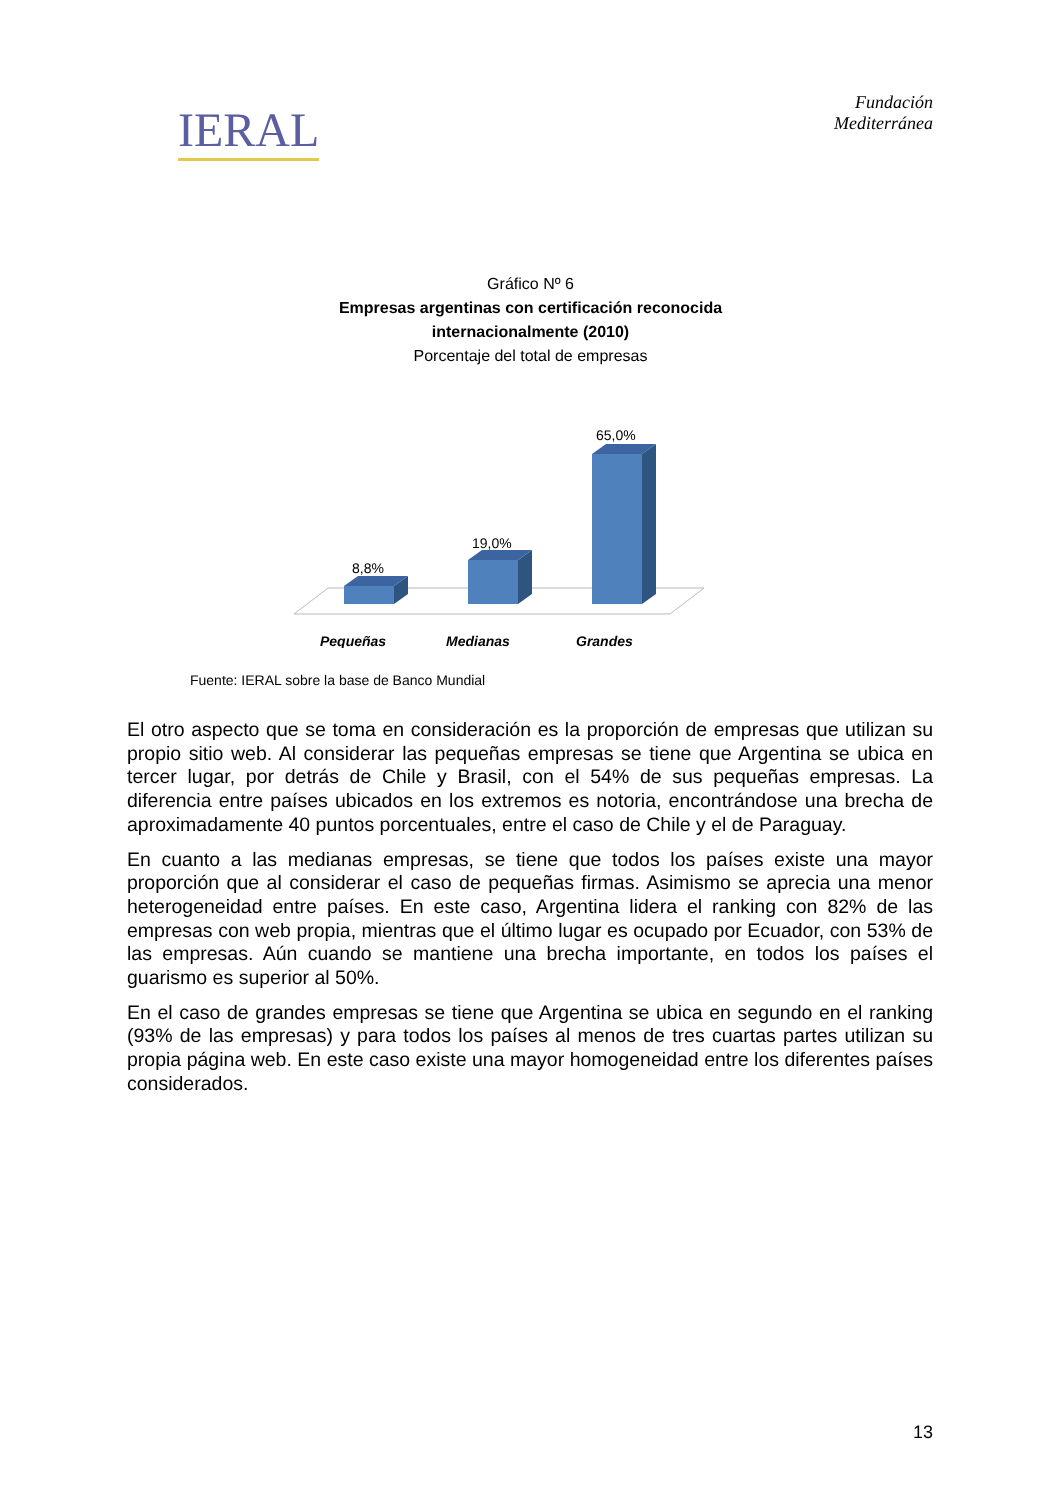IERAL
Fundación
Mediterránea
Gráfico Nº 6
Empresas argentinas con certificación reconocida
internacionalmente (2010)
Porcentaje del total de empresas
8,8%
19,0%
65,0%
Pequeñas
Medianas
Grandes
Fuente: IERAL sobre la base de Banco Mundial
El otro aspecto que se toma en consideración es la proporción de empresas que utilizan su propio sitio web. Al considerar las pequeñas empresas se tiene que Argentina se ubica en tercer lugar, por detrás de Chile y Brasil, con el 54% de sus pequeñas empresas. La diferencia entre países ubicados en los extremos es notoria, encontrándose una brecha de aproximadamente 40 puntos porcentuales, entre el caso de Chile y el de Paraguay.
En cuanto a las medianas empresas, se tiene que todos los países existe una mayor proporción que al considerar el caso de pequeñas firmas. Asimismo se aprecia una menor heterogeneidad entre países. En este caso, Argentina lidera el ranking con 82% de las empresas con web propia, mientras que el último lugar es ocupado por Ecuador, con 53% de las empresas. Aún cuando se mantiene una brecha importante, en todos los países el guarismo es superior al 50%.
En el caso de grandes empresas se tiene que Argentina se ubica en segundo en el ranking (93% de las empresas) y para todos los países al menos de tres cuartas partes utilizan su propia página web. En este caso existe una mayor homogeneidad entre los diferentes países considerados.
13